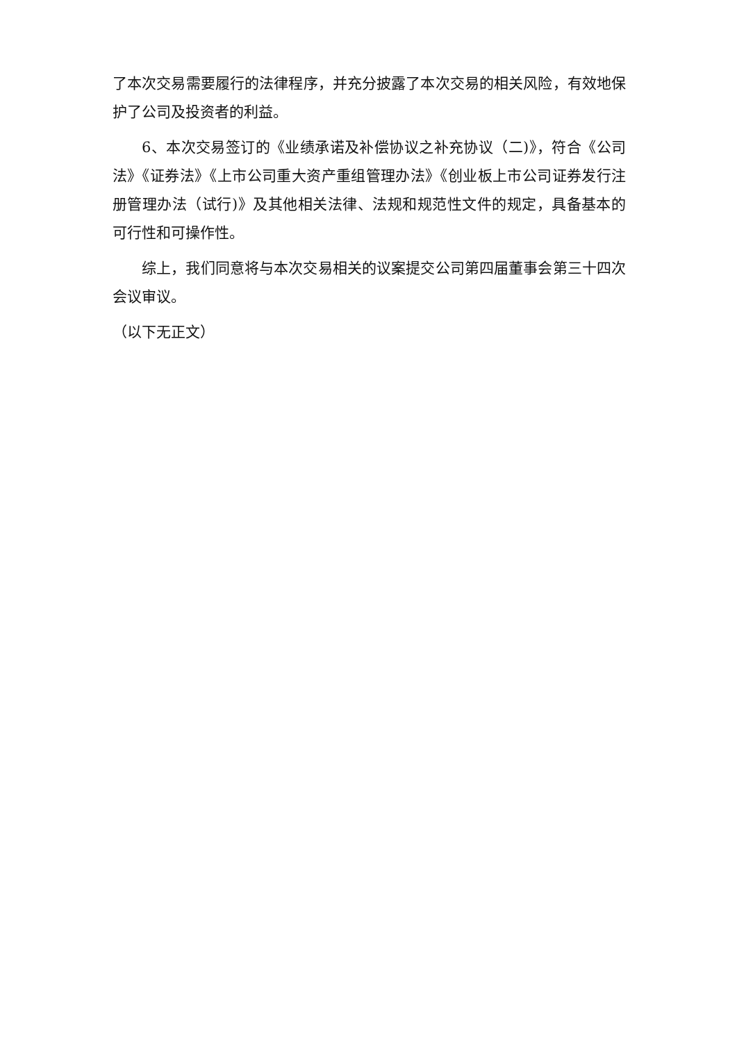了本次交易需要履行的法律程序，并充分披露了本次交易的相关风险，有效地保护了公司及投资者的利益。
6、本次交易签订的《业绩承诺及补偿协议之补充协议（二)》，符合《公司法》《证券法》《上市公司重大资产重组管理办法》《创业板上市公司证券发行注册管理办法（试行)》及其他相关法律、法规和规范性文件的规定，具备基本的可行性和可操作性。
综上，我们同意将与本次交易相关的议案提交公司第四届董事会第三十四次会议审议。
（以下无正文）